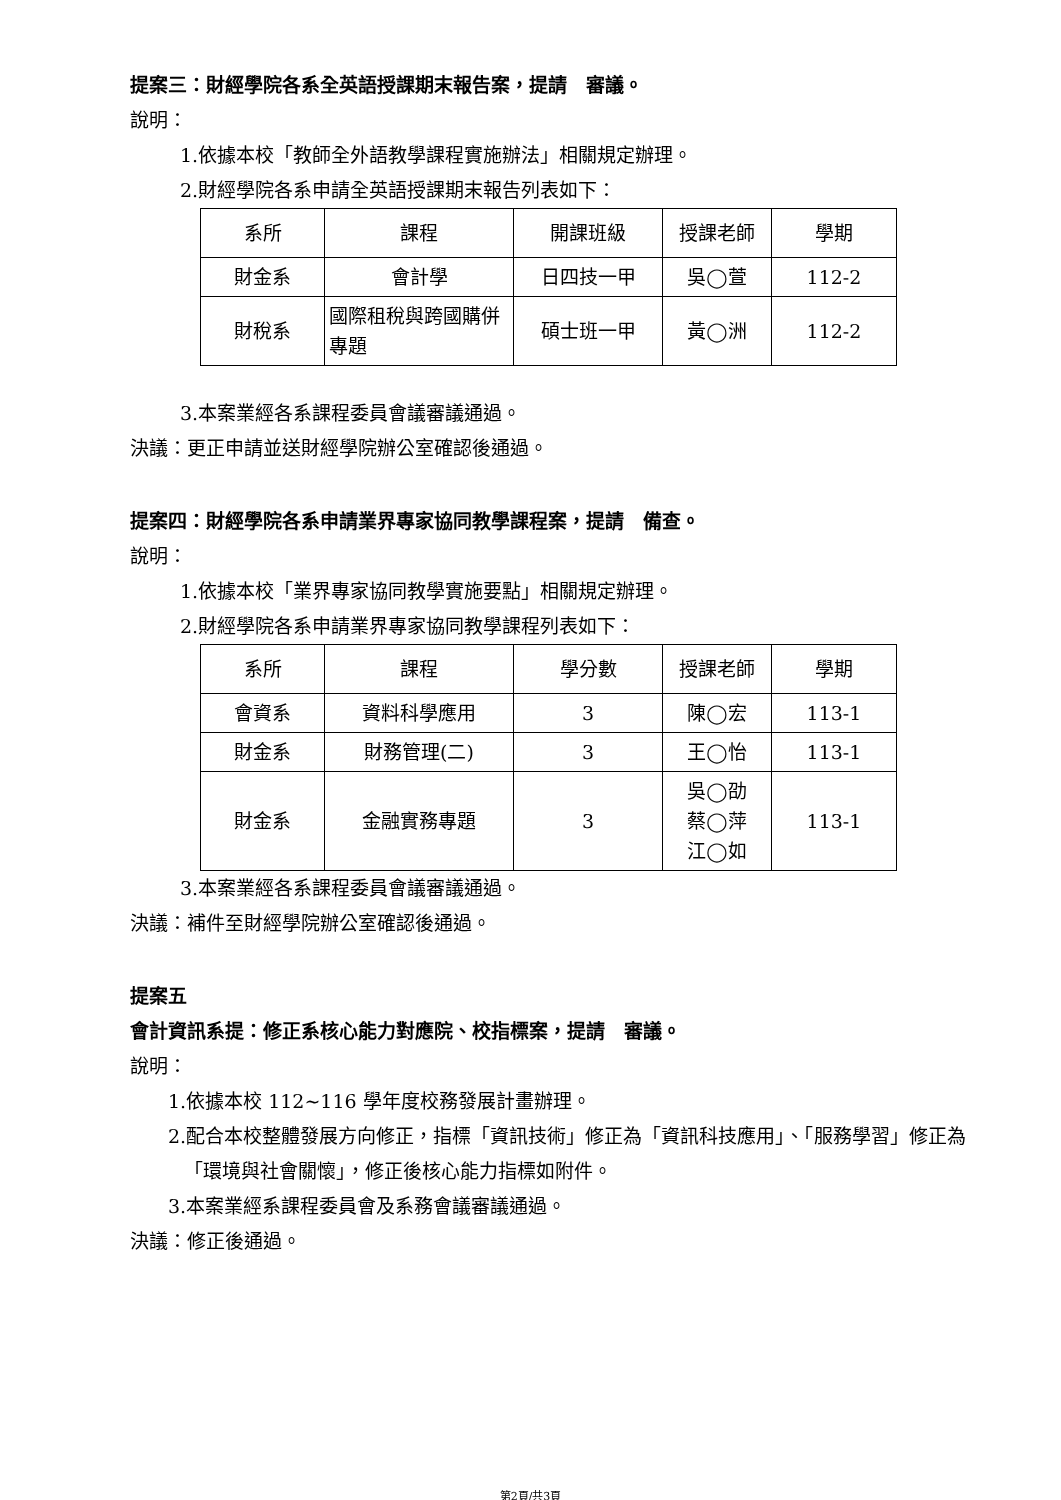提案三：財經學院各系全英語授課期末報告案，提請　審議。
說明：
1.依據本校「教師全外語教學課程實施辦法」相關規定辦理。
2.財經學院各系申請全英語授課期末報告列表如下：
| 系所 | 課程 | 開課班級 | 授課老師 | 學期 |
| 財金系 | 會計學 | 日四技一甲 | 吳◯萱 | 112-2 |
| 財稅系 | 國際租稅與跨國購併專題 | 碩士班一甲 | 黃◯洲 | 112-2 |
3.本案業經各系課程委員會議審議通過。
決議：更正申請並送財經學院辦公室確認後通過。
提案四：財經學院各系申請業界專家協同教學課程案，提請　備查。
說明：
1.依據本校「業界專家協同教學實施要點」相關規定辦理。
2.財經學院各系申請業界專家協同教學課程列表如下：
| 系所 | 課程 | 學分數 | 授課老師 | 學期 |
| 會資系 | 資料科學應用 | 3 | 陳◯宏 | 113-1 |
| 財金系 | 財務管理(二) | 3 | 王◯怡 | 113-1 |
| 財金系 | 金融實務專題 | 3 | 吳◯劭 蔡◯萍 江◯如 | 113-1 |
3.本案業經各系課程委員會議審議通過。
決議：補件至財經學院辦公室確認後通過。
提案五
會計資訊系提：修正系核心能力對應院、校指標案，提請　審議。
說明：
1.依據本校 112~116 學年度校務發展計畫辦理。
2.配合本校整體發展方向修正，指標「資訊技術」修正為「資訊科技應用」、「服務學習」修正為「環境與社會關懷」，修正後核心能力指標如附件。
3.本案業經系課程委員會及系務會議審議通過。
決議：修正後通過。
第2頁/共3頁